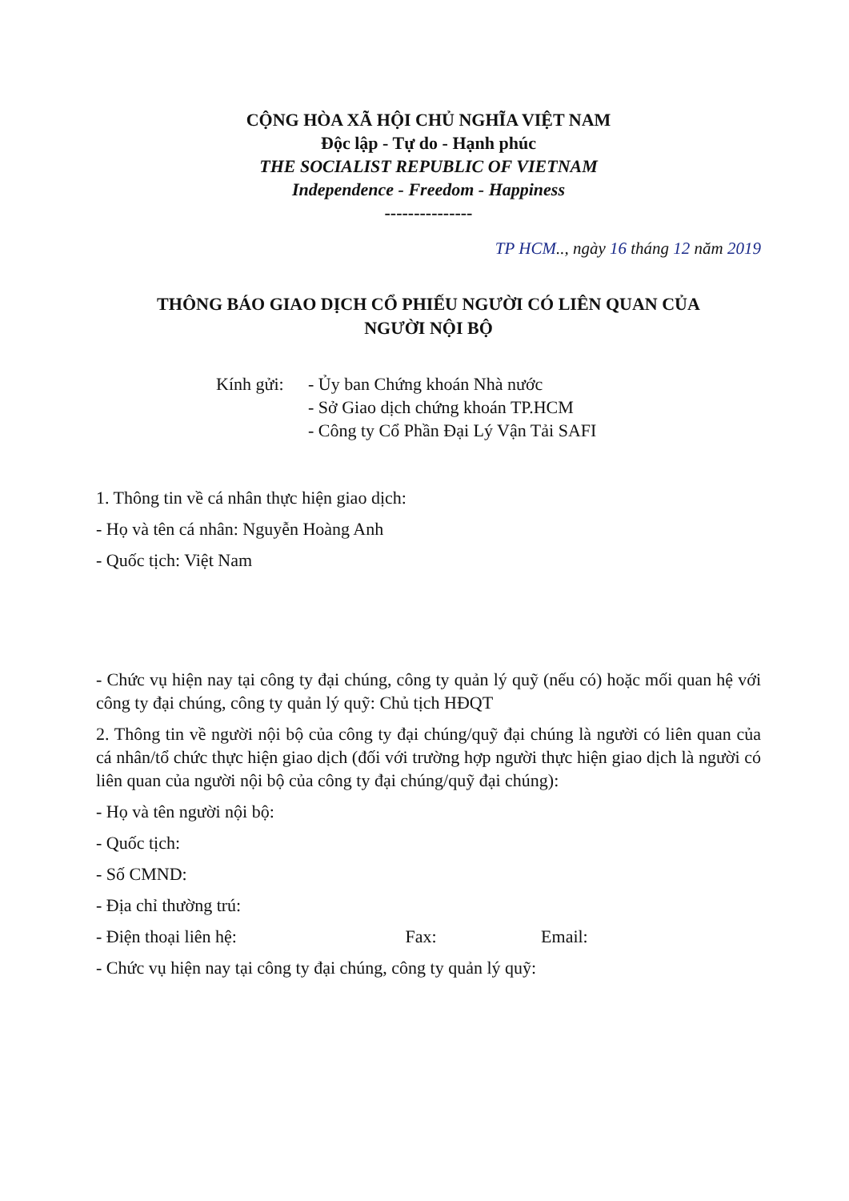CỘNG HÒA XÃ HỘI CHỦ NGHĨA VIỆT NAM
Độc lập - Tự do - Hạnh phúc
THE SOCIALIST REPUBLIC OF VIETNAM
Independence - Freedom - Happiness
---------------
TP HCM.., ngày 16 tháng 12 năm 2019
THÔNG BÁO GIAO DỊCH CỔ PHIẾU NGƯỜI CÓ LIÊN QUAN CỦA
NGƯỜI NỘI BỘ
Kính gửi:
- Ủy ban Chứng khoán Nhà nước
- Sở Giao dịch chứng khoán TP.HCM
- Công ty Cổ Phần Đại Lý Vận Tải SAFI
1. Thông tin về cá nhân thực hiện giao dịch:
- Họ và tên cá nhân: Nguyễn Hoàng Anh
- Quốc tịch: Việt Nam
- Chức vụ hiện nay tại công ty đại chúng, công ty quản lý quỹ (nếu có) hoặc mối quan hệ với công ty đại chúng, công ty quản lý quỹ: Chủ tịch HĐQT
2. Thông tin về người nội bộ của công ty đại chúng/quỹ đại chúng là người có liên quan của cá nhân/tổ chức thực hiện giao dịch (đối với trường hợp người thực hiện giao dịch là người có liên quan của người nội bộ của công ty đại chúng/quỹ đại chúng):
- Họ và tên người nội bộ:
- Quốc tịch:
- Số CMND:
- Địa chỉ thường trú:
- Điện thoại liên hệ: Fax: Email:
- Chức vụ hiện nay tại công ty đại chúng, công ty quản lý quỹ: